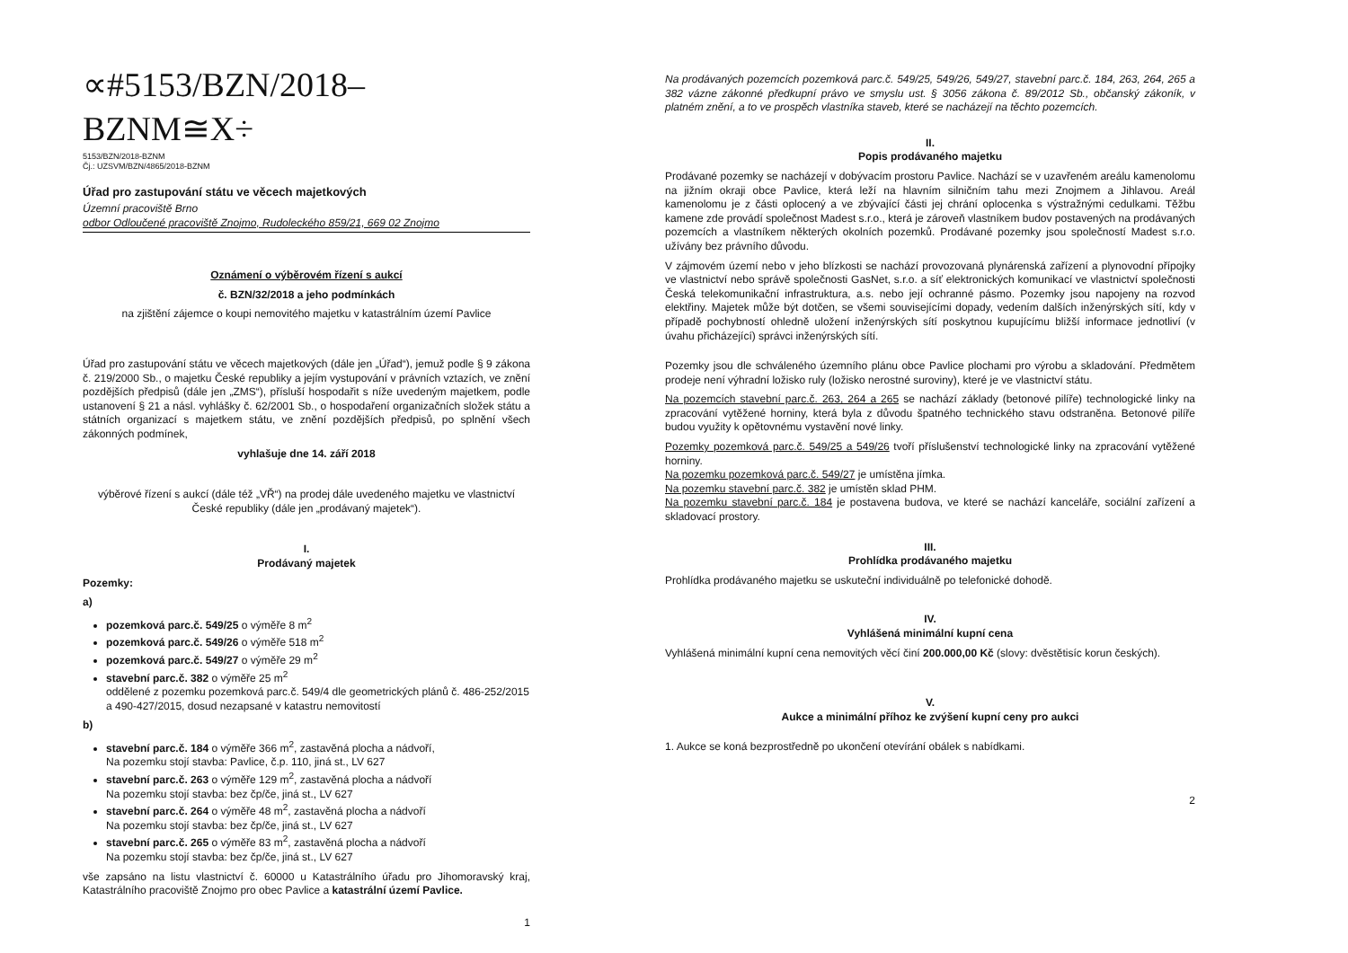∝#5153/BZN/2018–BZNM≅X÷
5153/BZN/2018-BZNM
Čj.: UZSVM/BZN/4865/2018-BZNM
Úřad pro zastupování státu ve věcech majetkových
Územní pracoviště Brno
odbor Odloučené pracoviště Znojmo, Rudoleckého 859/21, 669 02 Znojmo
Oznámení o výběrovém řízení s aukcí
č. BZN/32/2018 a jeho podmínkách
na zjištění zájemce o koupi nemovitého majetku v katastrálním území Pavlice
Úřad pro zastupování státu ve věcech majetkových (dále jen „Úřad“), jemuž podle § 9 zákona č. 219/2000 Sb., o majetku České republiky a jejím vystupování v právních vztazích, ve znění pozdějších předpisů (dále jen „ZMS“), přísluší hospodařit s níže uvedeným majetkem, podle ustanovení § 21 a násl. vyhlášky č. 62/2001 Sb., o hospodaření organizačních složek státu a státních organizací s majetkem státu, ve znění pozdějších předpisů, po splnění všech zákonných podmínek,
vyhlašuje dne 14. září 2018
výběrové řízení s aukcí (dále též „VŘ“) na prodej dále uvedeného majetku ve vlastnictví České republiky (dále jen „prodávaný majetek“).
I.
Prodávaný majetek
Pozemky:
a)
pozemková parc.č. 549/25 o výměře 8 m<sup>2</sup>
pozemková parc.č. 549/26 o výměře 518 m<sup>2</sup>
pozemková parc.č. 549/27 o výměře 29 m<sup>2</sup>
stavební parc.č. 382 o výměře 25 m<sup>2</sup>
oddělené z pozemku pozemková parc.č. 549/4 dle geometrických plánů č. 486-252/2015 a 490-427/2015, dosud nezapsané v katastru nemovitostí
b)
stavební parc.č. 184 o výměře 366 m<sup>2</sup>, zastavěná plocha a nádvoří,
Na pozemku stojí stavba: Pavlice, č.p. 110, jiná st., LV 627
stavební parc.č. 263 o výměře 129 m<sup>2</sup>, zastavěná plocha a nádvoří
Na pozemku stojí stavba: bez čp/če, jiná st., LV 627
stavební parc.č. 264 o výměře 48 m<sup>2</sup>, zastavěná plocha a nádvoří
Na pozemku stojí stavba: bez čp/če, jiná st., LV 627
stavební parc.č. 265 o výměře 83 m<sup>2</sup>, zastavěná plocha a nádvoří
Na pozemku stojí stavba: bez čp/če, jiná st., LV 627
vše zapsáno na listu vlastnictví č. 60000 u Katastrálního úřadu pro Jihomoravský kraj, Katastrálního pracoviště Znojmo pro obec Pavlice a katastrální území Pavlice.
1
Na prodávaných pozemcích pozemková parc.č. 549/25, 549/26, 549/27, stavební parc.č. 184, 263, 264, 265 a 382 vázne zákonné předkupní právo ve smyslu ust. § 3056 zákona č. 89/2012 Sb., občanský zákoník, v platném znění, a to ve prospěch vlastníka staveb, které se nacházejí na těchto pozemcích.
II.
Popis prodávaného majetku
Prodávané pozemky se nacházejí v dobývacím prostoru Pavlice. Nachází se v uzavřeném areálu kamenolomu na jižním okraji obce Pavlice, která leží na hlavním silničním tahu mezi Znojmem a Jihlavou. Areál kamenolomu je z části oplocený a ve zbývající části jej chrání oplocenka s výstražnými cedulkami. Těžbu kamene zde provádí společnost Madest s.r.o., která je zároveň vlastníkem budov postavených na prodávaných pozemcích a vlastníkem některých okolních pozemků. Prodávané pozemky jsou společností Madest s.r.o. užívány bez právního důvodu.
V zájmovém území nebo v jeho blízkosti se nachází provozovaná plynárenská zařízení a plynovodní přípojky ve vlastnictví nebo správě společnosti GasNet, s.r.o. a síť elektronických komunikací ve vlastnictví společnosti Česká telekomunikační infrastruktura, a.s. nebo její ochranné pásmo. Pozemky jsou napojeny na rozvod elektřiny. Majetek může být dotčen, se všemi souvisejícími dopady, vedením dalších inženýrských sítí, kdy v případě pochybností ohledně uložení inženýrských sítí poskytnou kupujícímu bližší informace jednotliví (v úvahu přicházející) správci inženýrských sítí.
Pozemky jsou dle schváleného územního plánu obce Pavlice plochami pro výrobu a skladování. Předmětem prodeje není výhradní ložisko ruly (ložisko nerostné suroviny), které je ve vlastnictví státu.
Na pozemcích stavební parc.č. 263, 264 a 265 se nachází základy (betonové pilíře) technologické linky na zpracování vytěžené horniny, která byla z důvodu špatného technického stavu odstraněna. Betonové pilíře budou využity k opětovnému vystavění nové linky.
Pozemky pozemková parc.č. 549/25 a 549/26 tvoří příslušenství technologické linky na zpracování vytěžené horniny.
Na pozemku pozemková parc.č. 549/27 je umístěna jímka.
Na pozemku stavební parc.č. 382 je umístěn sklad PHM.
Na pozemku stavební parc.č. 184 je postavena budova, ve které se nachází kanceláře, sociální zařízení a skladovací prostory.
III.
Prohlídka prodávaného majetku
Prohlídka prodávaného majetku se uskuteční individuálně po telefonické dohodě.
IV.
Vyhlášená minimální kupní cena
Vyhlášená minimální kupní cena nemovitých věcí činí 200.000,00 Kč (slovy: dvěstětisíc korun českých).
V.
Aukce a minimální příhoz ke zvýšení kupní ceny pro aukci
1. Aukce se koná bezprostředně po ukončení otevírání obálek s nabídkami.
2